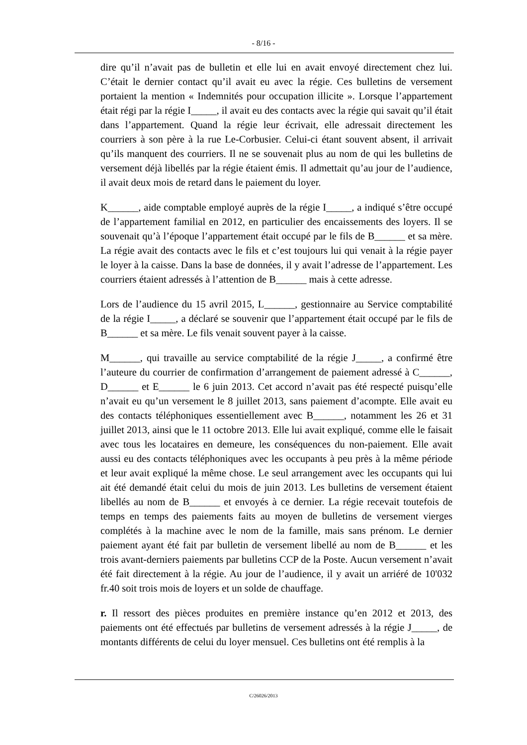- 8/16 -
dire qu’il n’avait pas de bulletin et elle lui en avait envoyé directement chez lui. C’était le dernier contact qu’il avait eu avec la régie. Ces bulletins de versement portaient la mention « Indemnités pour occupation illicite ». Lorsque l’appartement était régi par la régie I_____, il avait eu des contacts avec la régie qui savait qu’il était dans l’appartement. Quand la régie leur écrivait, elle adressait directement les courriers à son père à la rue Le-Corbusier. Celui-ci étant souvent absent, il arrivait qu’ils manquent des courriers. Il ne se souvenait plus au nom de qui les bulletins de versement déjà libellés par la régie étaient émis. Il admettait qu’au jour de l’audience, il avait deux mois de retard dans le paiement du loyer.
K______, aide comptable employé auprès de la régie I_____, a indiqué s’être occupé de l’appartement familial en 2012, en particulier des encaissements des loyers. Il se souvenait qu’à l’époque l’appartement était occupé par le fils de B______ et sa mère. La régie avait des contacts avec le fils et c’est toujours lui qui venait à la régie payer le loyer à la caisse. Dans la base de données, il y avait l’adresse de l’appartement. Les courriers étaient adressés à l’attention de B______ mais à cette adresse.
Lors de l’audience du 15 avril 2015, L______, gestionnaire au Service comptabilité de la régie I_____, a déclaré se souvenir que l’appartement était occupé par le fils de B______ et sa mère. Le fils venait souvent payer à la caisse.
M______, qui travaille au service comptabilité de la régie J_____, a confirmé être l’auteure du courrier de confirmation d’arrangement de paiement adressé à C______, D______ et E______ le 6 juin 2013. Cet accord n’avait pas été respecté puisqu’elle n’avait eu qu’un versement le 8 juillet 2013, sans paiement d’acompte. Elle avait eu des contacts téléphoniques essentiellement avec B______, notamment les 26 et 31 juillet 2013, ainsi que le 11 octobre 2013. Elle lui avait expliqué, comme elle le faisait avec tous les locataires en demeure, les conséquences du non-paiement. Elle avait aussi eu des contacts téléphoniques avec les occupants à peu près à la même période et leur avait expliqué la même chose. Le seul arrangement avec les occupants qui lui ait été demandé était celui du mois de juin 2013. Les bulletins de versement étaient libellés au nom de B______ et envoyés à ce dernier. La régie recevait toutefois de temps en temps des paiements faits au moyen de bulletins de versement vierges complétés à la machine avec le nom de la famille, mais sans prénom. Le dernier paiement ayant été fait par bulletin de versement libellé au nom de B______ et les trois avant-derniers paiements par bulletins CCP de la Poste. Aucun versement n’avait été fait directement à la régie. Au jour de l’audience, il y avait un arriéré de 10'032 fr.40 soit trois mois de loyers et un solde de chauffage.
r. Il ressort des pièces produites en première instance qu’en 2012 et 2013, des paiements ont été effectués par bulletins de versement adressés à la régie J_____, de montants différents de celui du loyer mensuel. Ces bulletins ont été remplis à la
C/26026/2013